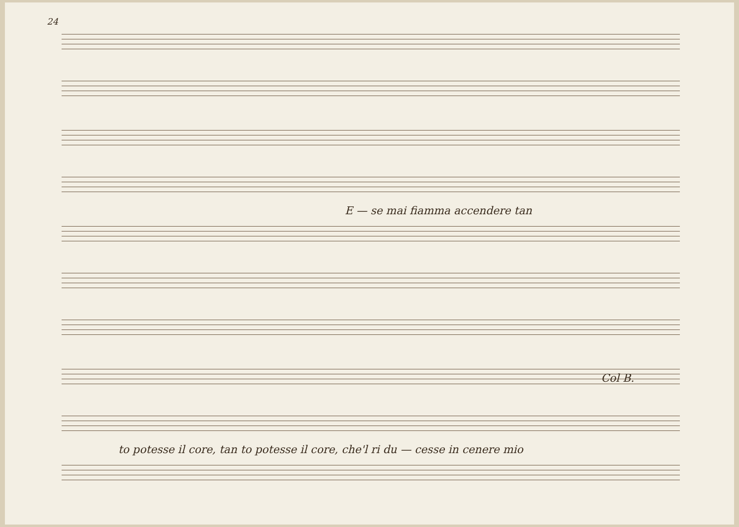24
E — se mai fiamma accendere tan
Col B.
to potesse il core, tan to potesse il core, che'l ri du — cesse in cenere mio